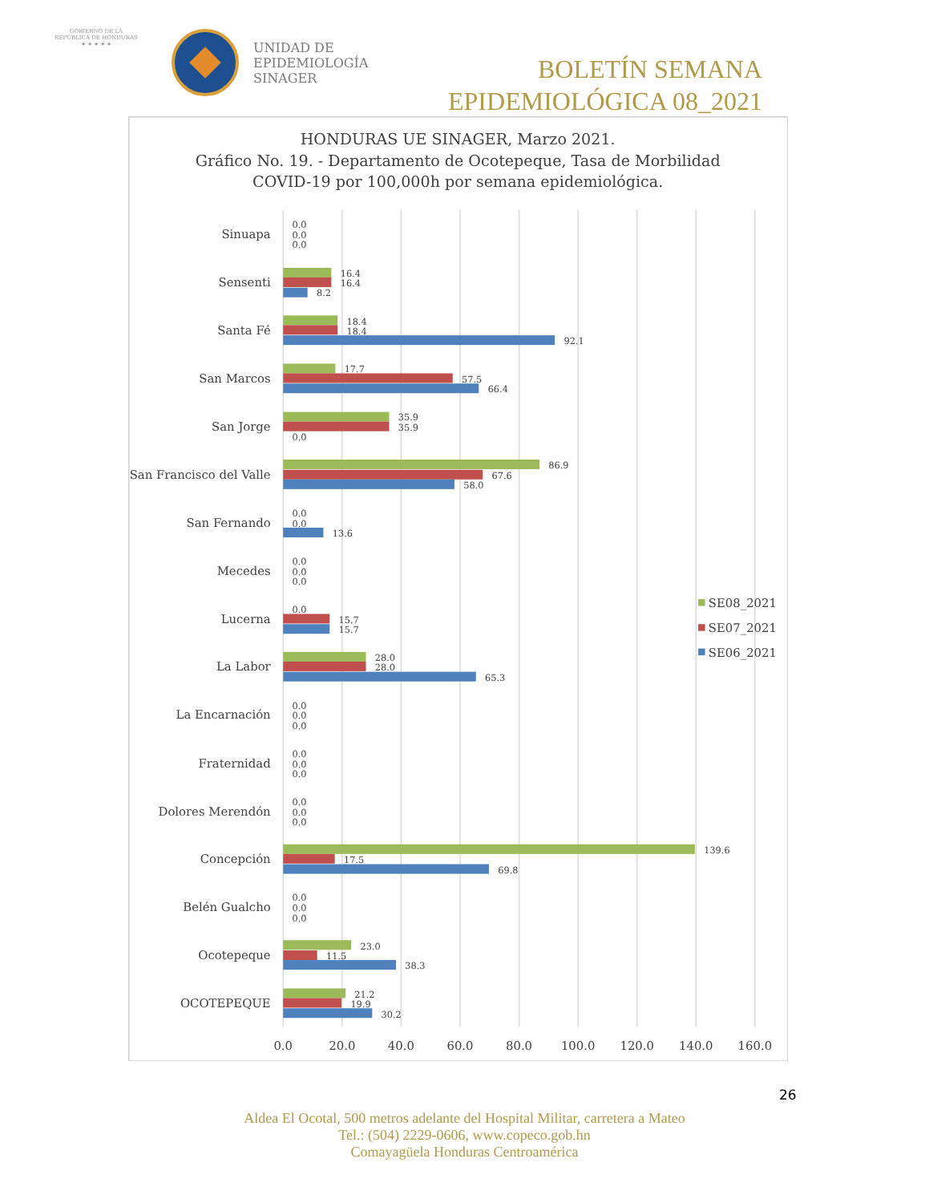GOBIERNO DE LA
REPÚBLICA DE HONDURAS
★ ★ ★ ★ ★
UNIDAD DE
EPIDEMIOLOGÍA
SINAGER
BOLETÍN SEMANA
EPIDEMIOLÓGICA 08_2021
HONDURAS UE SINAGER, Marzo 2021.
Gráfico No. 19. - Departamento de Ocotepeque, Tasa de Morbilidad
COVID-19 por 100,000h por semana epidemiológica.
Sinuapa
Sensenti
Santa Fé
San Marcos
San Jorge
San Francisco del Valle
San Fernando
Mecedes
Lucerna
La Labor
La Encarnación
Fraternidad
Dolores Merendón
Concepción
Belén Gualcho
Ocotepeque
OCOTEPEQUE
0.0
0.0
0.0
16.4
16.4
8.2
18.4
18.4
92.1
17.7
57.5
66.4
35.9
35.9
0.0
86.9
67.6
58.0
0.0
0.0
13.6
0.0
0.0
0.0
0.0
15.7
15.7
28.0
28.0
65.3
0.0
0.0
0.0
0.0
0.0
0.0
0.0
0.0
0.0
139.6
17.5
69.8
0.0
0.0
0.0
23.0
11.5
38.3
21.2
19.9
30.2
0.0
20.0
40.0
60.0
80.0
100.0
120.0
140.0
160.0
SE08_2021
SE07_2021
SE06_2021
26
Aldea El Ocotal, 500 metros adelante del Hospital Militar, carretera a Mateo
Tel.: (504) 2229-0606, www.copeco.gob.hn
Comayagüela Honduras Centroamérica